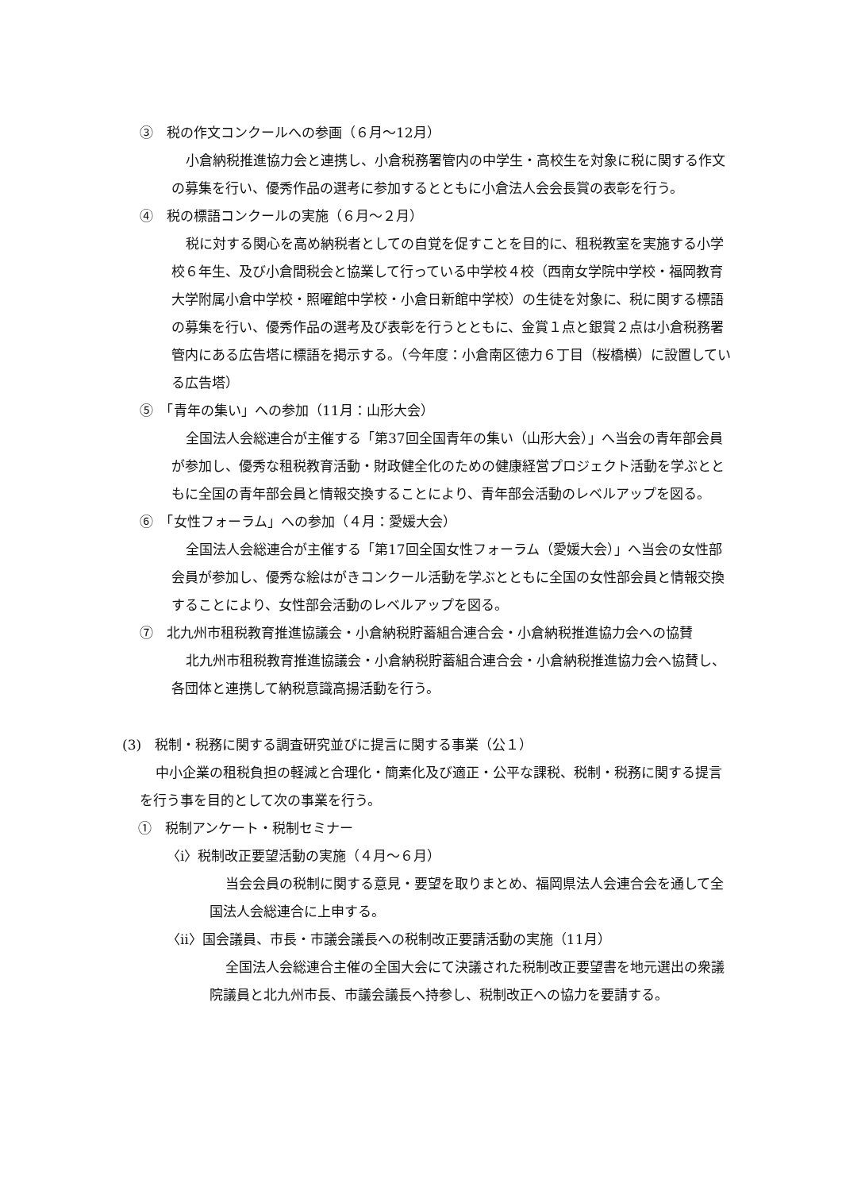③　税の作文コンクールへの参画（６月～12月）
小倉納税推進協力会と連携し、小倉税務署管内の中学生・高校生を対象に税に関する作文の募集を行い、優秀作品の選考に参加するとともに小倉法人会会長賞の表彰を行う。
④　税の標語コンクールの実施（６月～２月）
税に対する関心を高め納税者としての自覚を促すことを目的に、租税教室を実施する小学校６年生、及び小倉間税会と協業して行っている中学校４校（西南女学院中学校・福岡教育大学附属小倉中学校・照曜館中学校・小倉日新館中学校）の生徒を対象に、税に関する標語の募集を行い、優秀作品の選考及び表彰を行うとともに、金賞１点と銀賞２点は小倉税務署管内にある広告塔に標語を掲示する。（今年度：小倉南区徳力６丁目（桜橋横）に設置している広告塔）
⑤　「青年の集い」への参加（11月：山形大会）
全国法人会総連合が主催する「第37回全国青年の集い（山形大会）」へ当会の青年部会員が参加し、優秀な租税教育活動・財政健全化のための健康経営プロジェクト活動を学ぶとともに全国の青年部会員と情報交換することにより、青年部会活動のレベルアップを図る。
⑥　「女性フォーラム」への参加（４月：愛媛大会）
全国法人会総連合が主催する「第17回全国女性フォーラム（愛媛大会）」へ当会の女性部会員が参加し、優秀な絵はがきコンクール活動を学ぶとともに全国の女性部会員と情報交換することにより、女性部会活動のレベルアップを図る。
⑦　北九州市租税教育推進協議会・小倉納税貯蓄組合連合会・小倉納税推進協力会への協賛
北九州市租税教育推進協議会・小倉納税貯蓄組合連合会・小倉納税推進協力会へ協賛し、各団体と連携して納税意識高揚活動を行う。
(3)　税制・税務に関する調査研究並びに提言に関する事業（公１）
中小企業の租税負担の軽減と合理化・簡素化及び適正・公平な課税、税制・税務に関する提言を行う事を目的として次の事業を行う。
①　税制アンケート・税制セミナー
〈ⅰ〉税制改正要望活動の実施（４月～６月）
当会会員の税制に関する意見・要望を取りまとめ、福岡県法人会連合会を通して全国法人会総連合に上申する。
〈ⅱ〉国会議員、市長・市議会議長への税制改正要請活動の実施（11月）
全国法人会総連合主催の全国大会にて決議された税制改正要望書を地元選出の衆議院議員と北九州市長、市議会議長へ持参し、税制改正への協力を要請する。